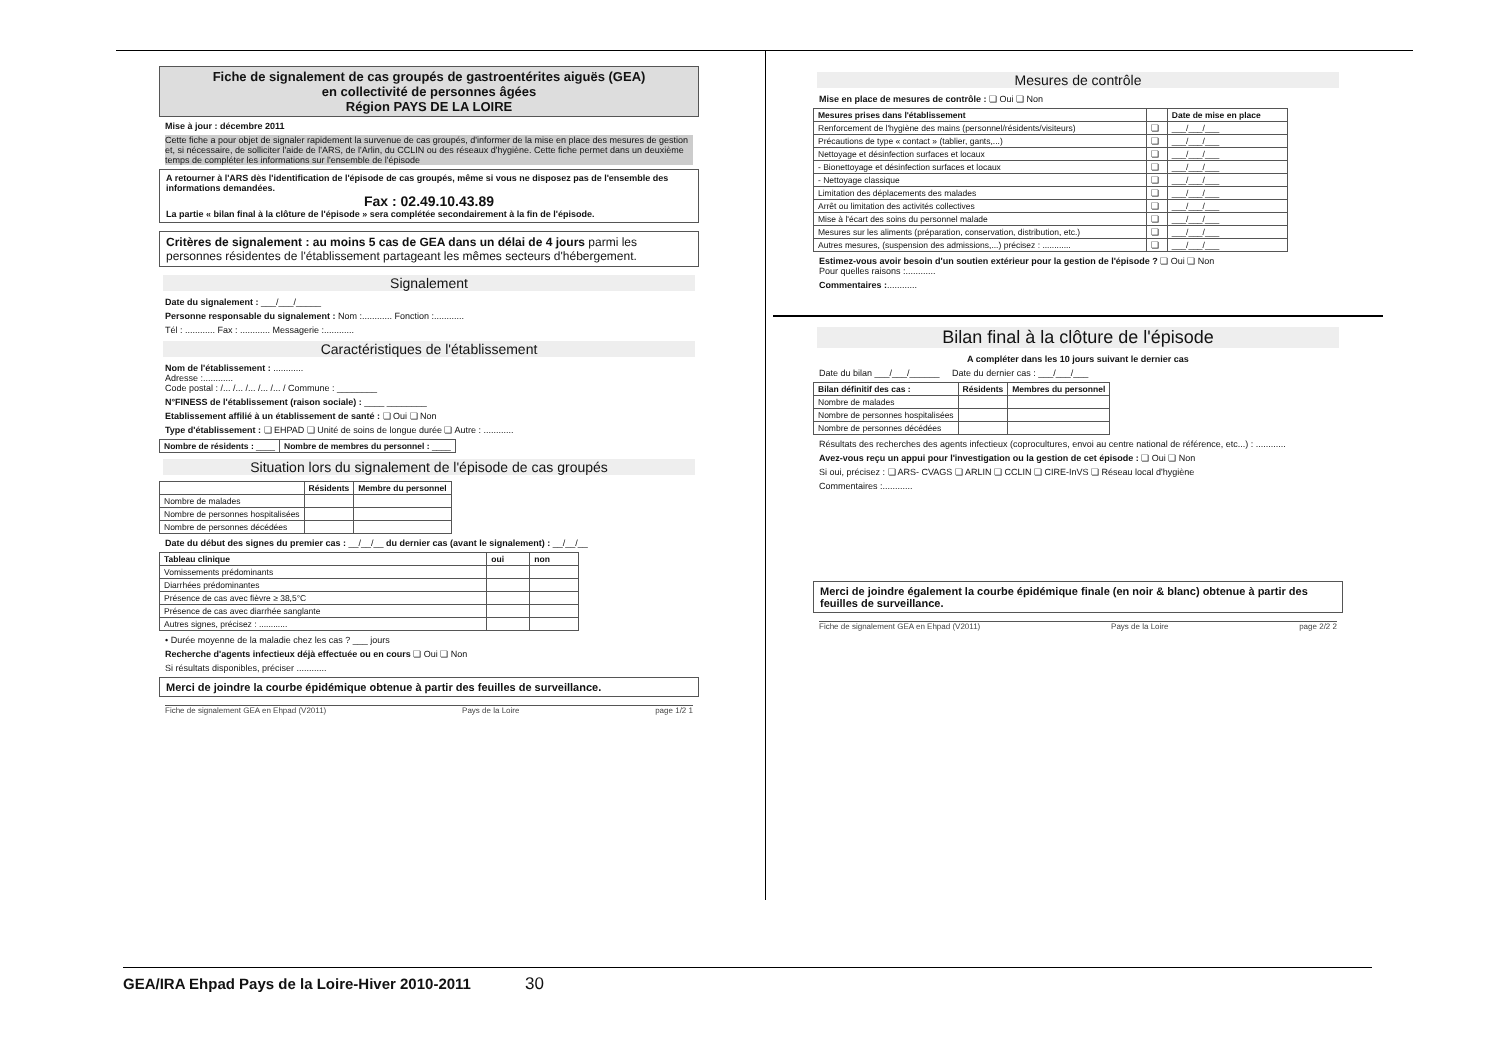Fiche de signalement de cas groupés de gastroentérites aiguës (GEA)
en collectivité de personnes âgées
Région PAYS DE LA LOIRE
Mise à jour : décembre 2011
Cette fiche a pour objet de signaler rapidement la survenue de cas groupés, d'informer de la mise en place des mesures de gestion et, si nécessaire, de solliciter l'aide de l'ARS, de l'Arlin, du CCLIN ou des réseaux d'hygiène. Cette fiche permet dans un deuxième temps de compléter les informations sur l'ensemble de l'épisode
A retourner à l'ARS dès l'identification de l'épisode de cas groupés, même si vous ne disposez pas de l'ensemble des informations demandées.
Fax : 02.49.10.43.89
La partie « bilan final à la clôture de l'épisode » sera complétée secondairement à la fin de l'épisode.
Critères de signalement : au moins 5 cas de GEA dans un délai de 4 jours parmi les personnes résidentes de l'établissement partageant les mêmes secteurs d'hébergement.
Signalement
Date du signalement : ___/___/_____
Personne responsable du signalement : Nom :............ Fonction :............
Tél : ............ Fax : ............ Messagerie :............
Caractéristiques de l'établissement
Nom de l'établissement : ............
Adresse :............
Code postal : /... /... /... /... /... / Commune : ________
N°FINESS de l'établissement (raison sociale) : ____ ________
Etablissement affilié à un établissement de santé : ❏ Oui ❏ Non
Type d'établissement : ❏ EHPAD ❏ Unité de soins de longue durée ❏ Autre : ............
| Nombre de résidents : ____ | Nombre de membres du personnel : ____ |
Situation lors du signalement de l'épisode de cas groupés
| | Résidents | Membre du personnel |
| --- | --- | --- |
| Nombre de malades | | |
| Nombre de personnes hospitalisées | | |
| Nombre de personnes décédées | | |
Date du début des signes du premier cas : __/__/__ du dernier cas (avant le signalement) : __/__/__
| Tableau clinique | oui | non |
| --- | --- | --- |
| Vomissements prédominants | | |
| Diarrhées prédominantes | | |
| Présence de cas avec fièvre ≥ 38,5°C | | |
| Présence de cas avec diarrhée sanglante | | |
| Autres signes, précisez : ............ | | |
• Durée moyenne de la maladie chez les cas ? ___ jours
Recherche d'agents infectieux déjà effectuée ou en cours ❏ Oui ❏ Non
Si résultats disponibles, préciser ............
Merci de joindre la courbe épidémique obtenue à partir des feuilles de surveillance.
Fiche de signalement GEA en Ehpad (V2011) Pays de la Loire page 1/2 1
Mesures de contrôle
Mise en place de mesures de contrôle : ❏ Oui ❏ Non
| Mesures prises dans l'établissement | | Date de mise en place |
| --- | --- | --- |
| Renforcement de l'hygiène des mains (personnel/résidents/visiteurs) | ❏ | ___/___/___ |
| Précautions de type « contact » (tablier, gants,...) | ❏ | ___/___/___ |
| Nettoyage et désinfection surfaces et locaux | ❏ | ___/___/___ |
| - Bionettoyage et désinfection surfaces et locaux | ❏ | ___/___/___ |
| - Nettoyage classique | ❏ | ___/___/___ |
| Limitation des déplacements des malades | ❏ | ___/___/___ |
| Arrêt ou limitation des activités collectives | ❏ | ___/___/___ |
| Mise à l'écart des soins du personnel malade | ❏ | ___/___/___ |
| Mesures sur les aliments (préparation, conservation, distribution, etc.) | ❏ | ___/___/___ |
| Autres mesures, (suspension des admissions,...) précisez : ............ | ❏ | ___/___/___ |
Estimez-vous avoir besoin d'un soutien extérieur pour la gestion de l'épisode ? ❏ Oui ❏ Non
Pour quelles raisons :............
Commentaires :............
Bilan final à la clôture de l'épisode
A compléter dans les 10 jours suivant le dernier cas
Date du bilan ___/___/______ Date du dernier cas : ___/___/___
| Bilan définitif des cas : | Résidents | Membres du personnel |
| --- | --- | --- |
| Nombre de malades | | |
| Nombre de personnes hospitalisées | | |
| Nombre de personnes décédées | | |
Résultats des recherches des agents infectieux (coprocultures, envoi au centre national de référence, etc...) : ............
Avez-vous reçu un appui pour l'investigation ou la gestion de cet épisode : ❏ Oui ❏ Non
Si oui, précisez : ❏ ARS- CVAGS ❏ ARLIN ❏ CCLIN ❏ CIRE-InVS ❏ Réseau local d'hygiène
Commentaires :............
Merci de joindre également la courbe épidémique finale (en noir & blanc) obtenue à partir des feuilles de surveillance.
Fiche de signalement GEA en Ehpad (V2011) Pays de la Loire page 2/2 2
GEA/IRA Ehpad Pays de la Loire-Hiver 2010-2011 30